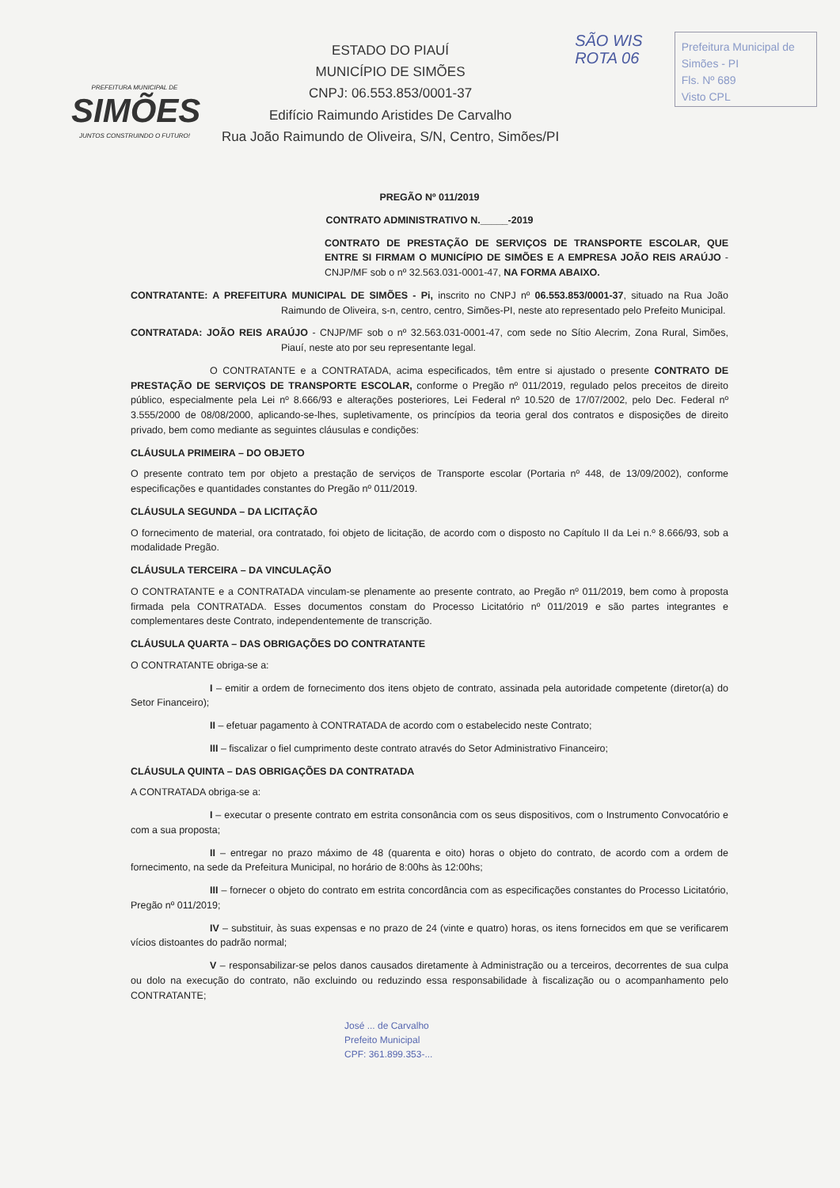PREFEITURA MUNICIPAL DE
SIMÕES
JUNTOS CONSTRUINDO O FUTURO!
ESTADO DO PIAUÍ
MUNICÍPIO DE SIMÕES
CNPJ: 06.553.853/0001-37
Edifício Raimundo Aristides De Carvalho
Rua João Raimundo de Oliveira, S/N, Centro, Simões/PI
SÃO WIS
ROTA 06
Prefeitura Municipal de Simões - PI
Fls. Nº 689
Visto CPL
PREGÃO Nº 011/2019
CONTRATO ADMINISTRATIVO N._____-2019
CONTRATO DE PRESTAÇÃO DE SERVIÇOS DE TRANSPORTE ESCOLAR, QUE ENTRE SI FIRMAM O MUNICÍPIO DE SIMÕES E A EMPRESA JOÃO REIS ARAÚJO - CNJP/MF sob o nº 32.563.031-0001-47, NA FORMA ABAIXO.
CONTRATANTE: A PREFEITURA MUNICIPAL DE SIMÕES - Pi, inscrito no CNPJ nº 06.553.853/0001-37, situado na Rua João Raimundo de Oliveira, s-n, centro, centro, Simões-PI, neste ato representado pelo Prefeito Municipal.
CONTRATADA: JOÃO REIS ARAÚJO - CNJP/MF sob o nº 32.563.031-0001-47, com sede no Sítio Alecrim, Zona Rural, Simões, Piauí, neste ato por seu representante legal.
O CONTRATANTE e a CONTRATADA, acima especificados, têm entre si ajustado o presente CONTRATO DE PRESTAÇÃO DE SERVIÇOS DE TRANSPORTE ESCOLAR, conforme o Pregão nº 011/2019, regulado pelos preceitos de direito público, especialmente pela Lei nº 8.666/93 e alterações posteriores, Lei Federal nº 10.520 de 17/07/2002, pelo Dec. Federal nº 3.555/2000 de 08/08/2000, aplicando-se-lhes, supletivamente, os princípios da teoria geral dos contratos e disposições de direito privado, bem como mediante as seguintes cláusulas e condições:
CLÁUSULA PRIMEIRA – DO OBJETO
O presente contrato tem por objeto a prestação de serviços de Transporte escolar (Portaria nº 448, de 13/09/2002), conforme especificações e quantidades constantes do Pregão nº 011/2019.
CLÁUSULA SEGUNDA – DA LICITAÇÃO
O fornecimento de material, ora contratado, foi objeto de licitação, de acordo com o disposto no Capítulo II da Lei n.º 8.666/93, sob a modalidade Pregão.
CLÁUSULA TERCEIRA – DA VINCULAÇÃO
O CONTRATANTE e a CONTRATADA vinculam-se plenamente ao presente contrato, ao Pregão nº 011/2019, bem como à proposta firmada pela CONTRATADA. Esses documentos constam do Processo Licitatório nº 011/2019 e são partes integrantes e complementares deste Contrato, independentemente de transcrição.
CLÁUSULA QUARTA – DAS OBRIGAÇÕES DO CONTRATANTE
O CONTRATANTE obriga-se a:
I – emitir a ordem de fornecimento dos itens objeto de contrato, assinada pela autoridade competente (diretor(a) do Setor Financeiro);
II – efetuar pagamento à CONTRATADA de acordo com o estabelecido neste Contrato;
III – fiscalizar o fiel cumprimento deste contrato através do Setor Administrativo Financeiro;
CLÁUSULA QUINTA – DAS OBRIGAÇÕES DA CONTRATADA
A CONTRATADA obriga-se a:
I – executar o presente contrato em estrita consonância com os seus dispositivos, com o Instrumento Convocatório e com a sua proposta;
II – entregar no prazo máximo de 48 (quarenta e oito) horas o objeto do contrato, de acordo com a ordem de fornecimento, na sede da Prefeitura Municipal, no horário de 8:00hs às 12:00hs;
III – fornecer o objeto do contrato em estrita concordância com as especificações constantes do Processo Licitatório, Pregão nº 011/2019;
IV – substituir, às suas expensas e no prazo de 24 (vinte e quatro) horas, os itens fornecidos em que se verificarem vícios distoantes do padrão normal;
V – responsabilizar-se pelos danos causados diretamente à Administração ou a terceiros, decorrentes de sua culpa ou dolo na execução do contrato, não excluindo ou reduzindo essa responsabilidade à fiscalização ou o acompanhamento pelo CONTRATANTE;
José ... de Carvalho
Prefeito Municipal
CPF: 361.899.353-...